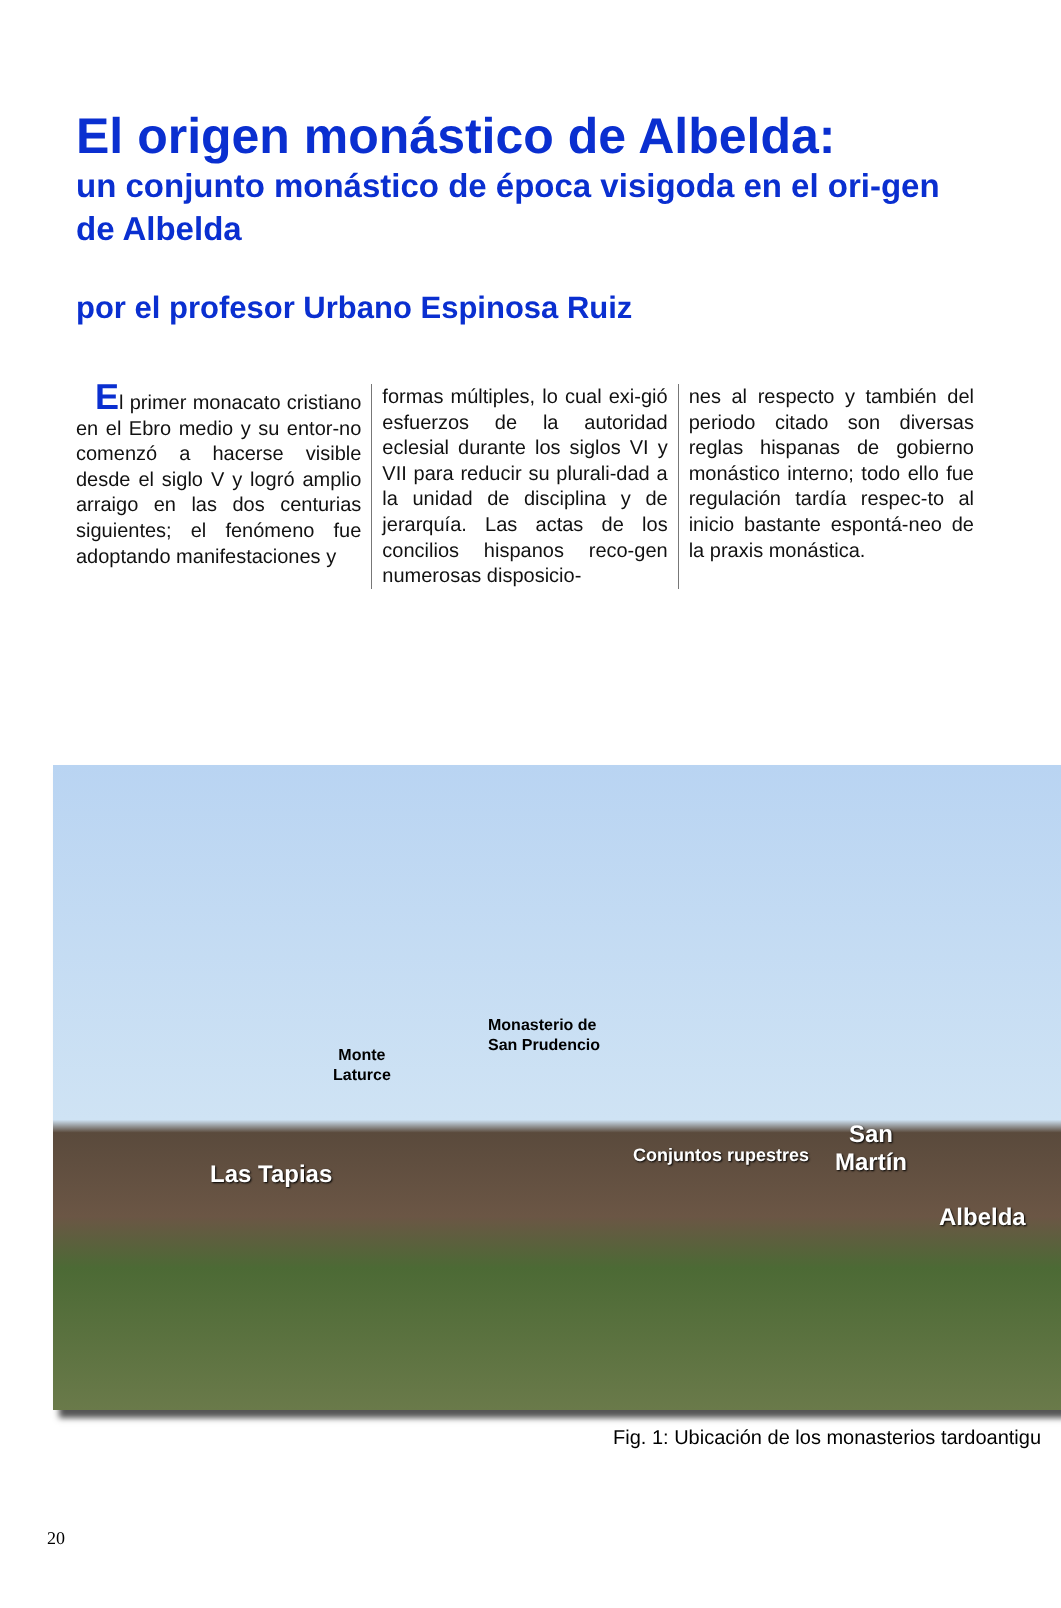El origen monástico de Albelda:
un conjunto monástico de época visigoda en el ori-gen de Albelda
por el profesor Urbano Espinosa Ruiz
El primer monacato cristiano en el Ebro medio y su entor-no comenzó a hacerse visible desde el siglo V y logró amplio arraigo en las dos centurias siguientes; el fenómeno fue adoptando manifestaciones y
formas múltiples, lo cual exi-gió esfuerzos de la autoridad eclesial durante los siglos VI y VII para reducir su plurali-dad a la unidad de disciplina y de jerarquía. Las actas de los concilios hispanos reco-gen numerosas disposicio-
nes al respecto y también del periodo citado son diversas reglas hispanas de gobierno monástico interno; todo ello fue regulación tardía respec-to al inicio bastante espontá-neo de la praxis monástica.
Monte
Laturce
Monasterio de
San Prudencio
Las Tapias
Conjuntos rupestres
San
Martín
Albelda
Fig. 1: Ubicación de los monasterios tardoantigu
20